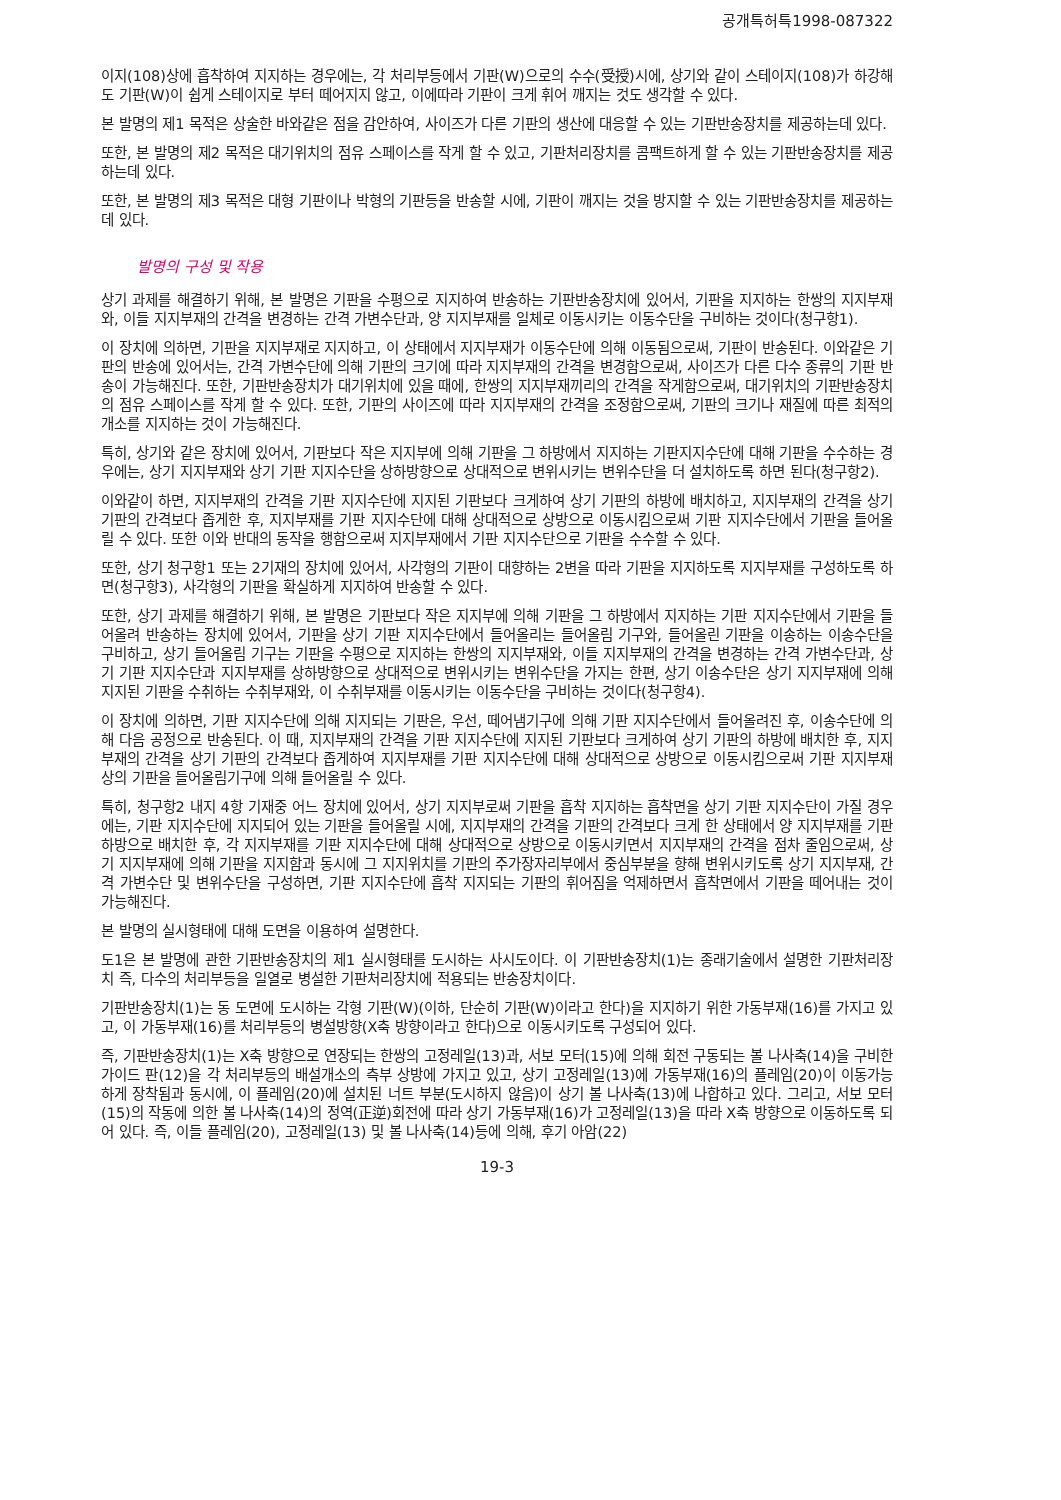공개특허특1998-087322
이지(108)상에 흡착하여 지지하는 경우에는, 각 처리부등에서 기판(W)으로의 수수(受授)시에, 상기와 같이 스테이지(108)가 하강해도 기판(W)이 쉽게 스테이지로 부터 떼어지지 않고, 이에따라 기판이 크게 휘어 깨지는 것도 생각할 수 있다.
본 발명의 제1 목적은 상술한 바와같은 점을 감안하여, 사이즈가 다른 기판의 생산에 대응할 수 있는 기판반송장치를 제공하는데 있다.
또한, 본 발명의 제2 목적은 대기위치의 점유 스페이스를 작게 할 수 있고, 기판처리장치를 콤팩트하게 할 수 있는 기판반송장치를 제공하는데 있다.
또한, 본 발명의 제3 목적은 대형 기판이나 박형의 기판등을 반송할 시에, 기판이 깨지는 것을 방지할 수 있는 기판반송장치를 제공하는데 있다.
발명의 구성 및 작용
상기 과제를 해결하기 위해, 본 발명은 기판을 수평으로 지지하여 반송하는 기판반송장치에 있어서, 기판을 지지하는 한쌍의 지지부재와, 이들 지지부재의 간격을 변경하는 간격 가변수단과, 양 지지부재를 일체로 이동시키는 이동수단을 구비하는 것이다(청구항1).
이 장치에 의하면, 기판을 지지부재로 지지하고, 이 상태에서 지지부재가 이동수단에 의해 이동됨으로써, 기판이 반송된다. 이와같은 기판의 반송에 있어서는, 간격 가변수단에 의해 기판의 크기에 따라 지지부재의 간격을 변경함으로써, 사이즈가 다른 다수 종류의 기판 반송이 가능해진다. 또한, 기판반송장치가 대기위치에 있을 때에, 한쌍의 지지부재끼리의 간격을 작게함으로써, 대기위치의 기판반송장치의 점유 스페이스를 작게 할 수 있다. 또한, 기판의 사이즈에 따라 지지부재의 간격을 조정함으로써, 기판의 크기나 재질에 따른 최적의 개소를 지지하는 것이 가능해진다.
특히, 상기와 같은 장치에 있어서, 기판보다 작은 지지부에 의해 기판을 그 하방에서 지지하는 기판지지수단에 대해 기판을 수수하는 경우에는, 상기 지지부재와 상기 기판 지지수단을 상하방향으로 상대적으로 변위시키는 변위수단을 더 설치하도록 하면 된다(청구항2).
이와같이 하면, 지지부재의 간격을 기판 지지수단에 지지된 기판보다 크게하여 상기 기판의 하방에 배치하고, 지지부재의 간격을 상기 기판의 간격보다 좁게한 후, 지지부재를 기판 지지수단에 대해 상대적으로 상방으로 이동시킴으로써 기판 지지수단에서 기판을 들어올릴 수 있다. 또한 이와 반대의 동작을 행함으로써 지지부재에서 기판 지지수단으로 기판을 수수할 수 있다.
또한, 상기 청구항1 또는 2기재의 장치에 있어서, 사각형의 기판이 대향하는 2변을 따라 기판을 지지하도록 지지부재를 구성하도록 하면(청구항3), 사각형의 기판을 확실하게 지지하여 반송할 수 있다.
또한, 상기 과제를 해결하기 위해, 본 발명은 기판보다 작은 지지부에 의해 기판을 그 하방에서 지지하는 기판 지지수단에서 기판을 들어올려 반송하는 장치에 있어서, 기판을 상기 기판 지지수단에서 들어올리는 들어올림 기구와, 들어올린 기판을 이송하는 이송수단을 구비하고, 상기 들어올림 기구는 기판을 수평으로 지지하는 한쌍의 지지부재와, 이들 지지부재의 간격을 변경하는 간격 가변수단과, 상기 기판 지지수단과 지지부재를 상하방향으로 상대적으로 변위시키는 변위수단을 가지는 한편, 상기 이송수단은 상기 지지부재에 의해 지지된 기판을 수취하는 수취부재와, 이 수취부재를 이동시키는 이동수단을 구비하는 것이다(청구항4).
이 장치에 의하면, 기판 지지수단에 의해 지지되는 기판은, 우선, 떼어냄기구에 의해 기판 지지수단에서 들어올려진 후, 이송수단에 의해 다음 공정으로 반송된다. 이 때, 지지부재의 간격을 기판 지지수단에 지지된 기판보다 크게하여 상기 기판의 하방에 배치한 후, 지지부재의 간격을 상기 기판의 간격보다 좁게하여 지지부재를 기판 지지수단에 대해 상대적으로 상방으로 이동시킴으로써 기판 지지부재상의 기판을 들어올림기구에 의해 들어올릴 수 있다.
특히, 청구항2 내지 4항 기재중 어느 장치에 있어서, 상기 지지부로써 기판을 흡착 지지하는 흡착면을 상기 기판 지지수단이 가질 경우에는, 기판 지지수단에 지지되어 있는 기판을 들어올릴 시에, 지지부재의 간격을 기판의 간격보다 크게 한 상태에서 양 지지부재를 기판 하방으로 배치한 후, 각 지지부재를 기판 지지수단에 대해 상대적으로 상방으로 이동시키면서 지지부재의 간격을 점차 줄임으로써, 상기 지지부재에 의해 기판을 지지함과 동시에 그 지지위치를 기판의 주가장자리부에서 중심부분을 향해 변위시키도록 상기 지지부재, 간격 가변수단 및 변위수단을 구성하면, 기판 지지수단에 흡착 지지되는 기판의 휘어짐을 억제하면서 흡착면에서 기판을 떼어내는 것이 가능해진다.
본 발명의 실시형태에 대해 도면을 이용하여 설명한다.
도1은 본 발명에 관한 기판반송장치의 제1 실시형태를 도시하는 사시도이다. 이 기판반송장치(1)는 종래기술에서 설명한 기판처리장치 즉, 다수의 처리부등을 일열로 병설한 기판처리장치에 적용되는 반송장치이다.
기판반송장치(1)는 동 도면에 도시하는 각형 기판(W)(이하, 단순히 기판(W)이라고 한다)을 지지하기 위한 가동부재(16)를 가지고 있고, 이 가동부재(16)를 처리부등의 병설방향(X축 방향이라고 한다)으로 이동시키도록 구성되어 있다.
즉, 기판반송장치(1)는 X축 방향으로 연장되는 한쌍의 고정레일(13)과, 서보 모터(15)에 의해 회전 구동되는 볼 나사축(14)을 구비한 가이드 판(12)을 각 처리부등의 배설개소의 측부 상방에 가지고 있고, 상기 고정레일(13)에 가동부재(16)의 플레임(20)이 이동가능하게 장착됨과 동시에, 이 플레임(20)에 설치된 너트 부분(도시하지 않음)이 상기 볼 나사축(13)에 나합하고 있다. 그리고, 서보 모터(15)의 작동에 의한 볼 나사축(14)의 정역(正逆)회전에 따라 상기 가동부재(16)가 고정레일(13)을 따라 X축 방향으로 이동하도록 되어 있다. 즉, 이들 플레임(20), 고정레일(13) 및 볼 나사축(14)등에 의해, 후기 아암(22)
19-3